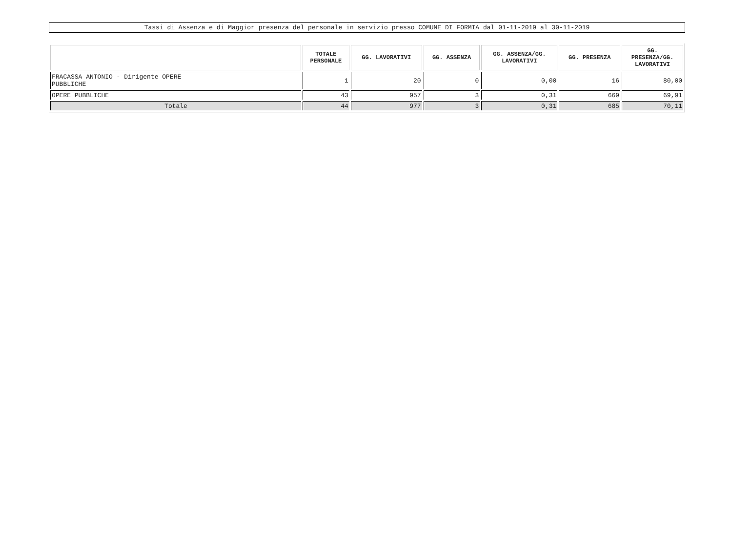Tassi di Assenza e di Maggior presenza del personale in servizio presso COMUNE DI FORMIA dal 01-11-2019 al 30-11-2019
| | TOTALE PERSONALE | GG. LAVORATIVI | GG. ASSENZA | GG. ASSENZA/GG. LAVORATIVI | GG. PRESENZA | GG. PRESENZA/GG. LAVORATIVI |
| --- | --- | --- | --- | --- | --- | --- |
| FRACASSA ANTONIO - Dirigente OPERE PUBBLICHE | 1 | 20 | 0 | 0,00 | 16 | 80,00 |
| OPERE PUBBLICHE | 43 | 957 | 3 | 0,31 | 669 | 69,91 |
| Totale | 44 | 977 | 3 | 0,31 | 685 | 70,11 |